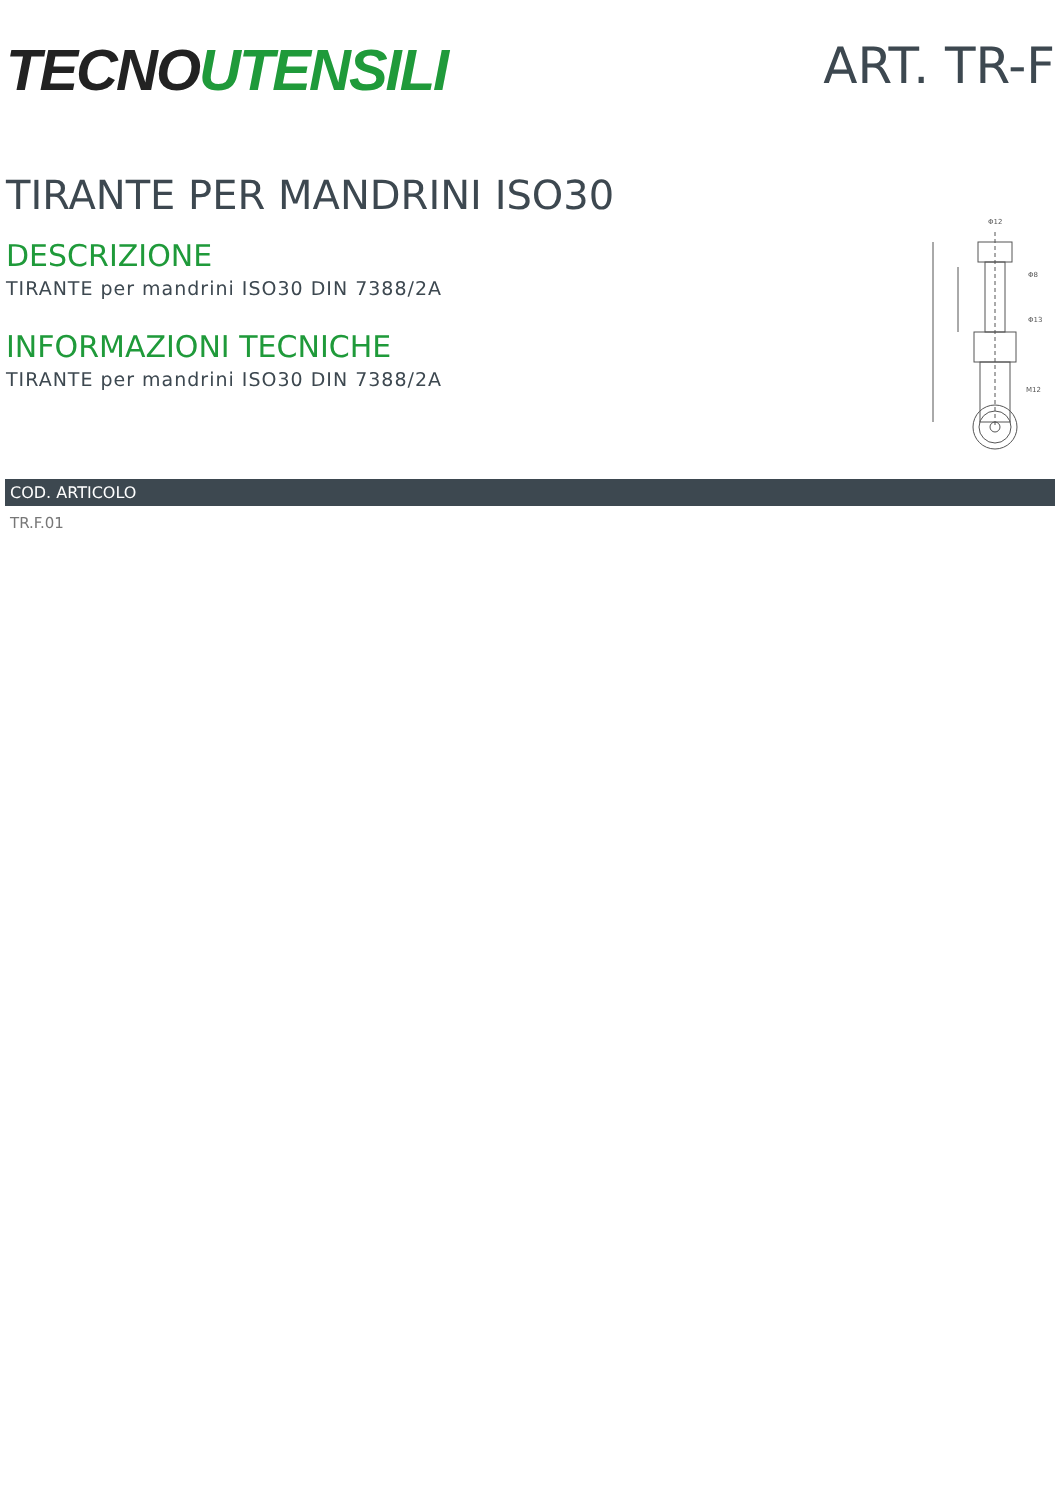TECNO UTENSILI
ART. TR-F
TIRANTE PER MANDRINI ISO30
DESCRIZIONE
TIRANTE per mandrini ISO30 DIN 7388/2A
INFORMAZIONI TECNICHE
TIRANTE per mandrini ISO30 DIN 7388/2A
Φ12
Φ8
Φ13
M12
| COD. ARTICOLO |
| --- |
| TR.F.01 |